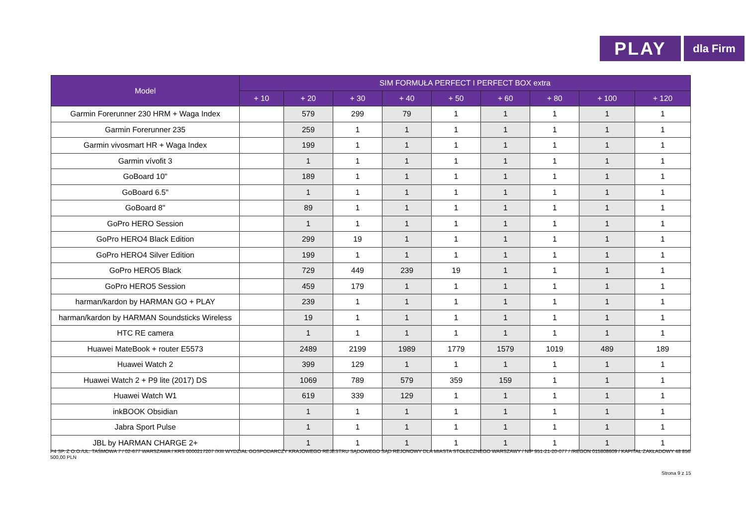PLAY
dla Firm
| Model | SIM FORMUŁA PERFECT I PERFECT BOX extra | | | | | | | | |
| --- | --- | --- | --- | --- | --- | --- | --- | --- | --- |
| | + 10 | + 20 | + 30 | + 40 | + 50 | + 60 | + 80 | + 100 | + 120 |
| Garmin Forerunner 230 HRM + Waga Index | | 579 | 299 | 79 | 1 | 1 | 1 | 1 | 1 |
| Garmin Forerunner 235 | | 259 | 1 | 1 | 1 | 1 | 1 | 1 | 1 |
| Garmin vivosmart HR + Waga Index | | 199 | 1 | 1 | 1 | 1 | 1 | 1 | 1 |
| Garmin vívofit 3 | | 1 | 1 | 1 | 1 | 1 | 1 | 1 | 1 |
| GoBoard 10" | | 189 | 1 | 1 | 1 | 1 | 1 | 1 | 1 |
| GoBoard 6.5" | | 1 | 1 | 1 | 1 | 1 | 1 | 1 | 1 |
| GoBoard 8" | | 89 | 1 | 1 | 1 | 1 | 1 | 1 | 1 |
| GoPro HERO Session | | 1 | 1 | 1 | 1 | 1 | 1 | 1 | 1 |
| GoPro HERO4 Black Edition | | 299 | 19 | 1 | 1 | 1 | 1 | 1 | 1 |
| GoPro HERO4 Silver Edition | | 199 | 1 | 1 | 1 | 1 | 1 | 1 | 1 |
| GoPro HERO5 Black | | 729 | 449 | 239 | 19 | 1 | 1 | 1 | 1 |
| GoPro HERO5 Session | | 459 | 179 | 1 | 1 | 1 | 1 | 1 | 1 |
| harman/kardon by HARMAN GO + PLAY | | 239 | 1 | 1 | 1 | 1 | 1 | 1 | 1 |
| harman/kardon by HARMAN Soundsticks Wireless | | 19 | 1 | 1 | 1 | 1 | 1 | 1 | 1 |
| HTC RE camera | | 1 | 1 | 1 | 1 | 1 | 1 | 1 | 1 |
| Huawei MateBook + router E5573 | | 2489 | 2199 | 1989 | 1779 | 1579 | 1019 | 489 | 189 |
| Huawei Watch 2 | | 399 | 129 | 1 | 1 | 1 | 1 | 1 | 1 |
| Huawei Watch 2 + P9 lite (2017) DS | | 1069 | 789 | 579 | 359 | 159 | 1 | 1 | 1 |
| Huawei Watch W1 | | 619 | 339 | 129 | 1 | 1 | 1 | 1 | 1 |
| inkBOOK Obsidian | | 1 | 1 | 1 | 1 | 1 | 1 | 1 | 1 |
| Jabra Sport Pulse | | 1 | 1 | 1 | 1 | 1 | 1 | 1 | 1 |
| JBL by HARMAN CHARGE 2+ | | 1 | 1 | 1 | 1 | 1 | 1 | 1 | 1 |
P4 SP. Z O.O./UL. TAŚMOWA 7 / 02-677 WARSZAWA / KRS 0000217207 /XIII WYDZIAŁ GOSPODARCZY KRAJOWEGO REJESTRU SĄDOWEGO SĄD REJONOWY DLA MIASTA STOŁECZNEGO WARSZAWY / NIP 951-21-20-077 / /REGON 015808609 / KAPITAŁ ZAKŁADOWY 48 856 500,00 PLN
Strona 9 z 15